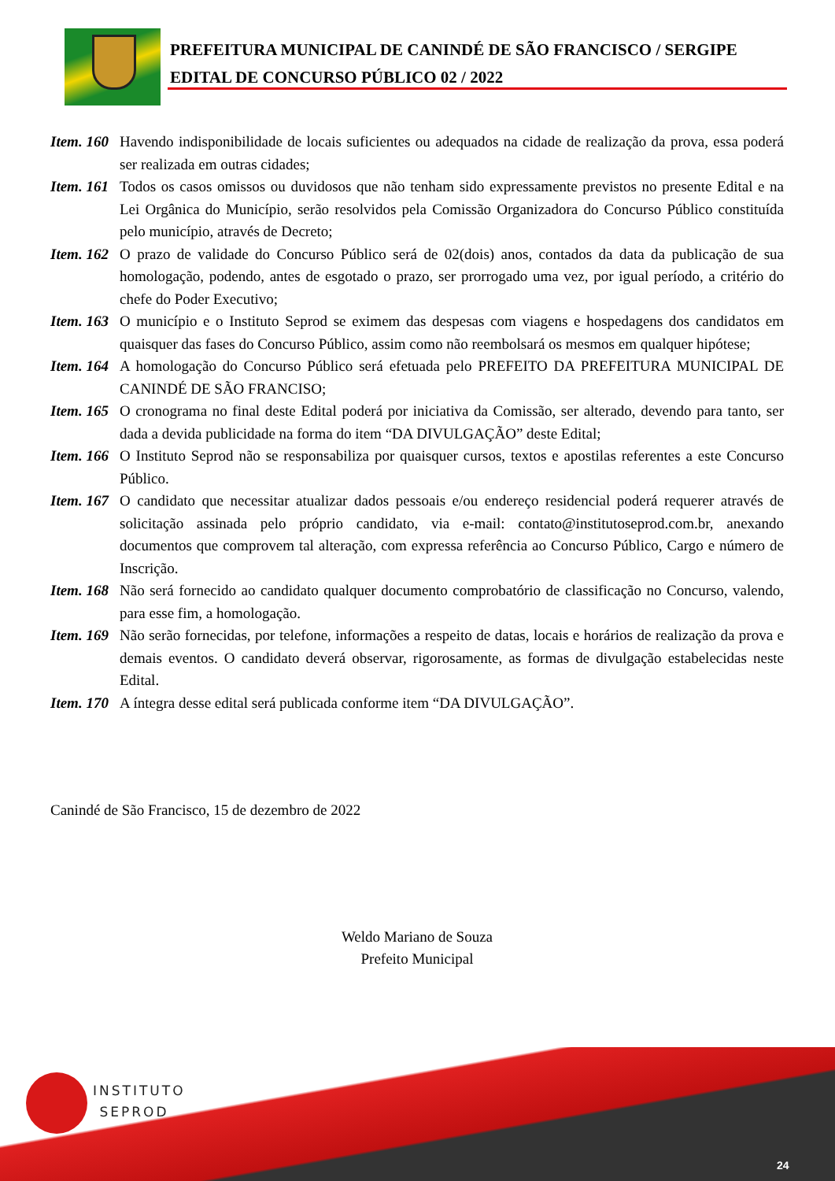PREFEITURA MUNICIPAL DE CANINDÉ DE SÃO FRANCISCO / SERGIPE
EDITAL DE CONCURSO PÚBLICO 02 / 2022
Item. 160
Havendo indisponibilidade de locais suficientes ou adequados na cidade de realização da prova, essa poderá ser realizada em outras cidades;
Item. 161
Todos os casos omissos ou duvidosos que não tenham sido expressamente previstos no presente Edital e na Lei Orgânica do Município, serão resolvidos pela Comissão Organizadora do Concurso Público constituída pelo município, através de Decreto;
Item. 162
O prazo de validade do Concurso Público será de 02(dois) anos, contados da data da publicação de sua homologação, podendo, antes de esgotado o prazo, ser prorrogado uma vez, por igual período, a critério do chefe do Poder Executivo;
Item. 163
O município e o Instituto Seprod se eximem das despesas com viagens e hospedagens dos candidatos em quaisquer das fases do Concurso Público, assim como não reembolsará os mesmos em qualquer hipótese;
Item. 164
A homologação do Concurso Público será efetuada pelo PREFEITO DA PREFEITURA MUNICIPAL DE CANINDÉ DE SÃO FRANCISO;
Item. 165
O cronograma no final deste Edital poderá por iniciativa da Comissão, ser alterado, devendo para tanto, ser dada a devida publicidade na forma do item “DA DIVULGAÇÃO” deste Edital;
Item. 166
O Instituto Seprod não se responsabiliza por quaisquer cursos, textos e apostilas referentes a este Concurso Público.
Item. 167
O candidato que necessitar atualizar dados pessoais e/ou endereço residencial poderá requerer através de solicitação assinada pelo próprio candidato, via e-mail: contato@institutoseprod.com.br, anexando documentos que comprovem tal alteração, com expressa referência ao Concurso Público, Cargo e número de Inscrição.
Item. 168
Não será fornecido ao candidato qualquer documento comprobatório de classificação no Concurso, valendo, para esse fim, a homologação.
Item. 169
Não serão fornecidas, por telefone, informações a respeito de datas, locais e horários de realização da prova e demais eventos. O candidato deverá observar, rigorosamente, as formas de divulgação estabelecidas neste Edital.
Item. 170
A íntegra desse edital será publicada conforme item “DA DIVULGAÇÃO”.
Canindé de São Francisco, 15 de dezembro de 2022
Weldo Mariano de Souza
Prefeito Municipal
INSTITUTO
SEPROD
24